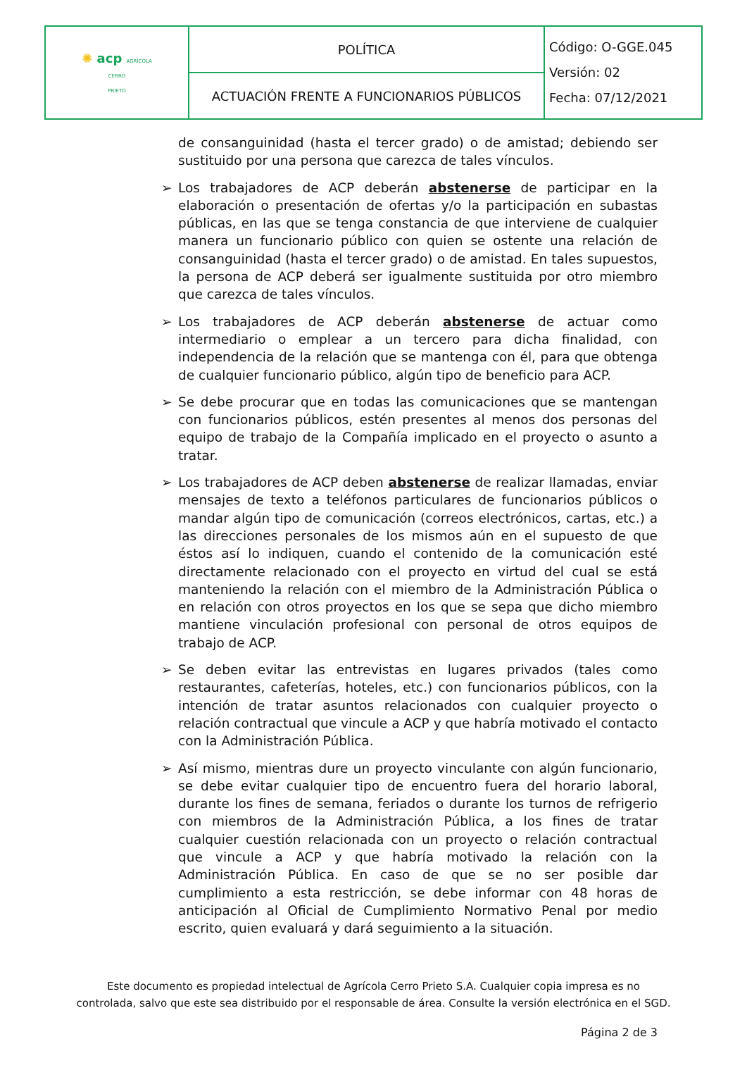| ✺ acp AGRÍCOLA CERRO PRIETO | POLÍTICA | Código: O-GGE.045 Versión: 02 Fecha: 07/12/2021 |
| | ACTUACIÓN FRENTE A FUNCIONARIOS PÚBLICOS | |
de consanguinidad (hasta el tercer grado) o de amistad; debiendo ser sustituido por una persona que carezca de tales vínculos.
➢ Los trabajadores de ACP deberán abstenerse de participar en la elaboración o presentación de ofertas y/o la participación en subastas públicas, en las que se tenga constancia de que interviene de cualquier manera un funcionario público con quien se ostente una relación de consanguinidad (hasta el tercer grado) o de amistad. En tales supuestos, la persona de ACP deberá ser igualmente sustituida por otro miembro que carezca de tales vínculos.
➢ Los trabajadores de ACP deberán abstenerse de actuar como intermediario o emplear a un tercero para dicha finalidad, con independencia de la relación que se mantenga con él, para que obtenga de cualquier funcionario público, algún tipo de beneficio para ACP.
➢ Se debe procurar que en todas las comunicaciones que se mantengan con funcionarios públicos, estén presentes al menos dos personas del equipo de trabajo de la Compañía implicado en el proyecto o asunto a tratar.
➢ Los trabajadores de ACP deben abstenerse de realizar llamadas, enviar mensajes de texto a teléfonos particulares de funcionarios públicos o mandar algún tipo de comunicación (correos electrónicos, cartas, etc.) a las direcciones personales de los mismos aún en el supuesto de que éstos así lo indiquen, cuando el contenido de la comunicación esté directamente relacionado con el proyecto en virtud del cual se está manteniendo la relación con el miembro de la Administración Pública o en relación con otros proyectos en los que se sepa que dicho miembro mantiene vinculación profesional con personal de otros equipos de trabajo de ACP.
➢ Se deben evitar las entrevistas en lugares privados (tales como restaurantes, cafeterías, hoteles, etc.) con funcionarios públicos, con la intención de tratar asuntos relacionados con cualquier proyecto o relación contractual que vincule a ACP y que habría motivado el contacto con la Administración Pública.
➢ Así mismo, mientras dure un proyecto vinculante con algún funcionario, se debe evitar cualquier tipo de encuentro fuera del horario laboral, durante los fines de semana, feriados o durante los turnos de refrigerio con miembros de la Administración Pública, a los fines de tratar cualquier cuestión relacionada con un proyecto o relación contractual que vincule a ACP y que habría motivado la relación con la Administración Pública. En caso de que se no ser posible dar cumplimiento a esta restricción, se debe informar con 48 horas de anticipación al Oficial de Cumplimiento Normativo Penal por medio escrito, quien evaluará y dará seguimiento a la situación.
Este documento es propiedad intelectual de Agrícola Cerro Prieto S.A. Cualquier copia impresa es no
controlada, salvo que este sea distribuido por el responsable de área. Consulte la versión electrónica en el SGD.
Página 2 de 3